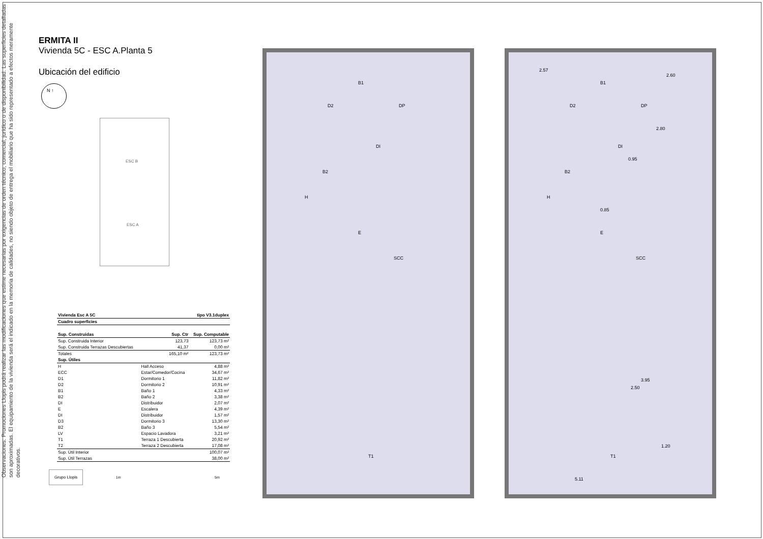Observaciones: Promociones Llopis podrá realizar las modificaciones que estime necesarias por exigencias de orden técnico, comercial, jurídico o de disponibilidad. Las superficies detalladas son aproximadas. El equipamiento de la vivienda será el indicado en la memoria de calidades, no siendo objeto de entrega el mobiliario que ha sido representado a efectos meramente decorativos.
ERMITA II
Vivienda 5C - ESC A.Planta 5
Ubicación del edificio
N ↑
ESC B
ESC A
| Vivienda Esc A 5C | | tipo V3.1duplex |
| --- | --- | --- |
| Cuadro superficies | | |
| Sup. Construidas | Sup. Ctr | Sup. Computable |
| Sup. Construida Interior | 123,73 | 123,73 m² |
| Sup. Construida Terrazas Descubiertas | 41,37 | 0,00 m² |
| Totales | 165,10 m² | 123,73 m² |
| Sup. Útiles | | |
| H | Hall Acceso | 4,88 m² |
| ECC | Estar/Comedor/Cocina | 34,67 m² |
| D1 | Dormitorio 1 | 11,82 m² |
| D2 | Dormitorio 2 | 10,91 m² |
| B1 | Baño 1 | 4,33 m² |
| B2 | Baño 2 | 3,38 m² |
| DI | Distribuidor | 2,07 m² |
| E | Escalera | 4,39 m² |
| DI | Distribuidor | 1,57 m² |
| D3 | Dormitorio 3 | 13,30 m² |
| B2 | Baño 3 | 5,54 m² |
| LV | Espacio Lavadora | 3,21 m² |
| T1 | Terraza 1 Descubierta | 20,92 m² |
| T2 | Terraza 2 Descubierta | 17,08 m² |
| Sup. Útil Interior | | 100,07 m² |
| Sup. Útil Terrazas | | 38,00 m² |
Grupo Llopis
1m 5m
D2
B1
DP
DI
B2
H
E
SCC
T1
D2
B1
DP
DI
B2
H
E
SCC
T1
2.57
2.60
2.80
0.95
0.85
3.95
2.50
1.20
5.11